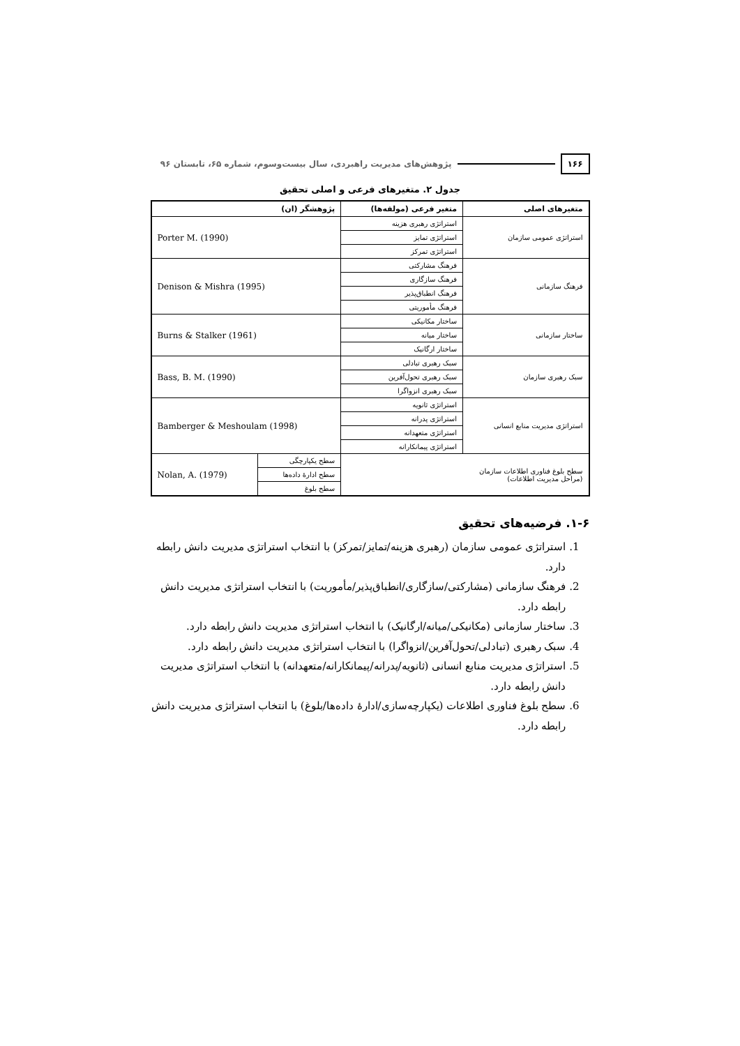۱۶۶ پژوهش‌های مدیریت راهبردی، سال بیست‌وسوم، شماره ۶۵، تابستان ۹۶
جدول ۲. متغیرهای فرعی و اصلی تحقیق
| متغیرهای اصلی | متغیر فرعی (مولفه‌ها) | پژوهشگر (ان) | |
| --- | --- | --- | --- |
| استراتژی عمومی سازمان | استراتژی رهبری هزینه | Porter M. (1990) | |
| | استراتژی تمایز | | |
| | استراتژی تمرکز | | |
| فرهنگ سازمانی | فرهنگ مشارکتی | Denison & Mishra (1995) | |
| | فرهنگ سازگاری | | |
| | فرهنگ انطباق‌پذیر | | |
| | فرهنگ مأموریتی | | |
| ساختار سازمانی | ساختار مکانیکی | Burns & Stalker (1961) | |
| | ساختار میانه | | |
| | ساختار ارگانیک | | |
| سبک رهبری سازمان | سبک رهبری تبادلی | Bass, B. M. (1990) | |
| | سبک رهبری تحول‌آفرین | | |
| | سبک رهبری انزواگرا | | |
| استراتژی مدیریت منابع انسانی | استراتژی ثانویه | Bamberger & Meshoulam (1998) | |
| | استراتژی پدرانه | | |
| | استراتژی متعهدانه | | |
| | استراتژی پیمانکارانه | | |
| سطح بلوغ فناوری اطلاعات سازمان (مراحل مدیریت اطلاعات) | | سطح یکپارچگی | Nolan, A. (1979) |
| | | سطح ادارهٔ داده‌ها | |
| | | سطح بلوغ | |
۱-۶. فرضیه‌های تحقیق
1. استراتژی عمومی سازمان (رهبری هزینه/تمایز/تمرکز) با انتخاب استراتژی مدیریت دانش رابطه دارد.
2. فرهنگ سازمانی (مشارکتی/سازگاری/انطباق‌پذیر/مأموریت) با انتخاب استراتژی مدیریت دانش رابطه دارد.
3. ساختار سازمانی (مکانیکی/میانه/ارگانیک) با انتخاب استراتژی مدیریت دانش رابطه دارد.
4. سبک رهبری (تبادلی/تحول‌آفرین/انزواگرا) با انتخاب استراتژی مدیریت دانش رابطه دارد.
5. استراتژی مدیریت منابع انسانی (ثانویه/پدرانه/پیمانکارانه/متعهدانه) با انتخاب استراتژی مدیریت دانش رابطه دارد.
6. سطح بلوغ فناوری اطلاعات (یکپارچه‌سازی/ادارهٔ داده‌ها/بلوغ) با انتخاب استراتژی مدیریت دانش رابطه دارد.